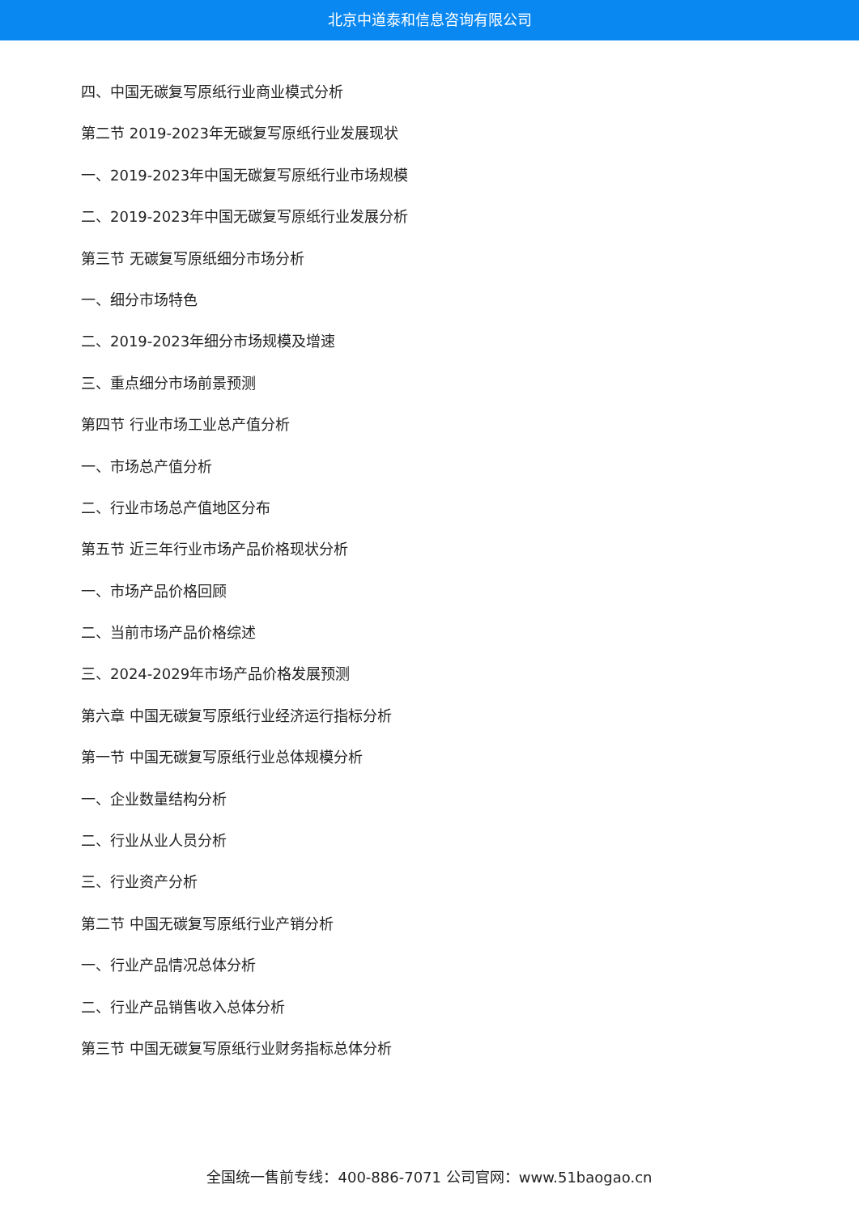北京中道泰和信息咨询有限公司
四、中国无碳复写原纸行业商业模式分析
第二节 2019-2023年无碳复写原纸行业发展现状
一、2019-2023年中国无碳复写原纸行业市场规模
二、2019-2023年中国无碳复写原纸行业发展分析
第三节 无碳复写原纸细分市场分析
一、细分市场特色
二、2019-2023年细分市场规模及增速
三、重点细分市场前景预测
第四节 行业市场工业总产值分析
一、市场总产值分析
二、行业市场总产值地区分布
第五节 近三年行业市场产品价格现状分析
一、市场产品价格回顾
二、当前市场产品价格综述
三、2024-2029年市场产品价格发展预测
第六章 中国无碳复写原纸行业经济运行指标分析
第一节 中国无碳复写原纸行业总体规模分析
一、企业数量结构分析
二、行业从业人员分析
三、行业资产分析
第二节 中国无碳复写原纸行业产销分析
一、行业产品情况总体分析
二、行业产品销售收入总体分析
第三节 中国无碳复写原纸行业财务指标总体分析
全国统一售前专线：400-886-7071 公司官网：www.51baogao.cn